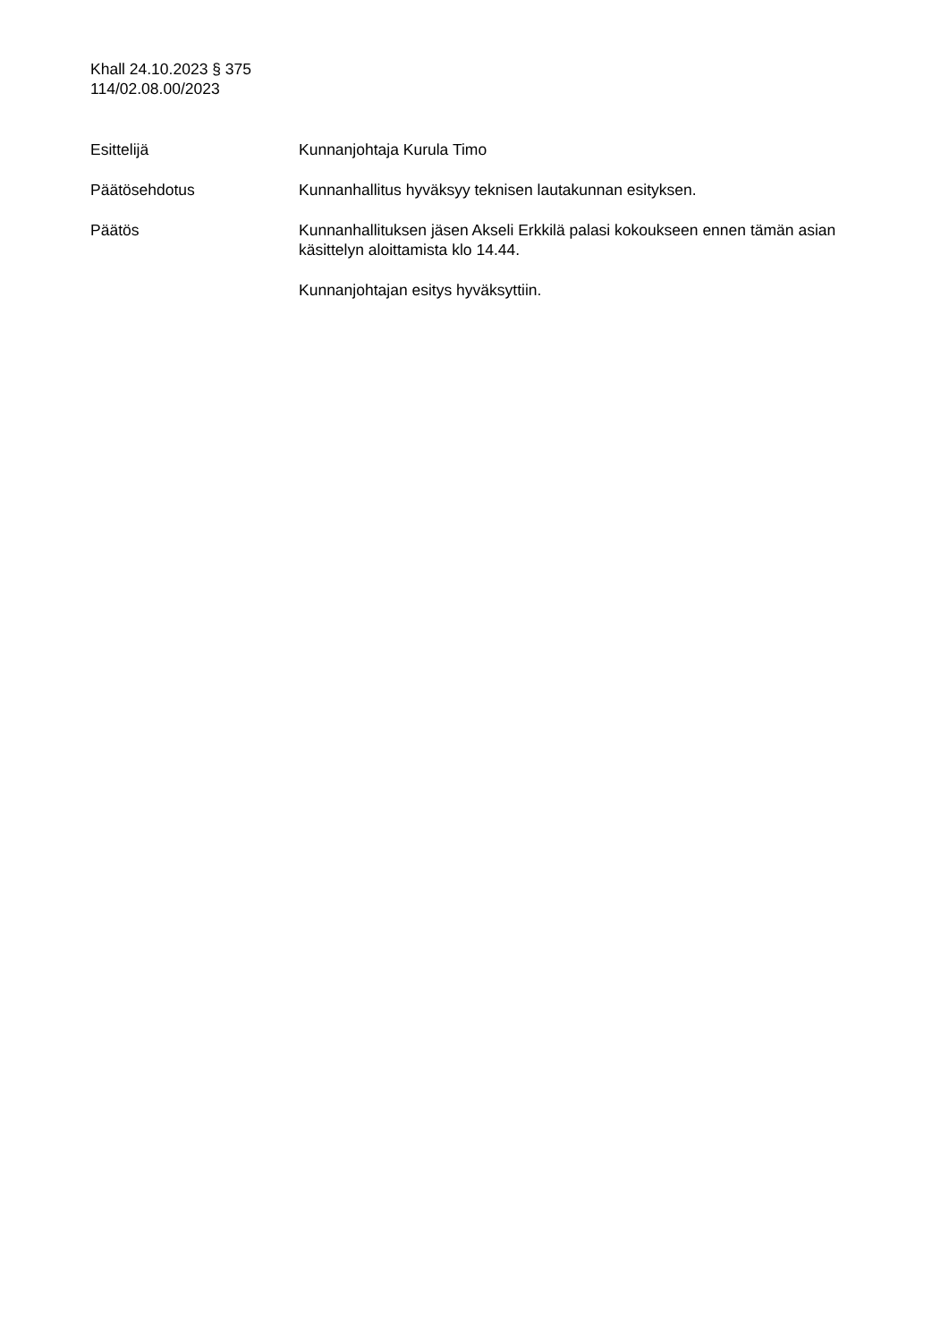Khall 24.10.2023 § 375
114/02.08.00/2023
Esittelijä Kunnanjohtaja Kurula Timo
Päätösehdotus Kunnanhallitus hyväksyy teknisen lautakunnan esityksen.
Päätös Kunnanhallituksen jäsen Akseli Erkkilä palasi kokoukseen ennen tämän asian käsittelyn aloittamista klo 14.44.
Kunnanjohtajan esitys hyväksyttiin.